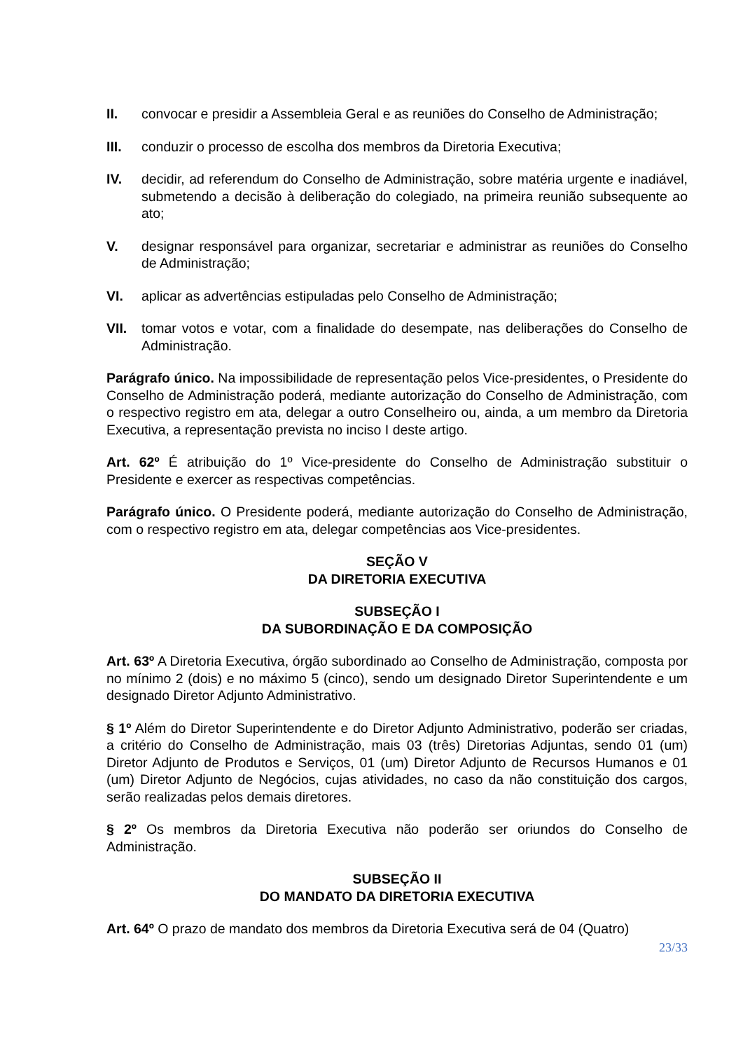II. convocar e presidir a Assembleia Geral e as reuniões do Conselho de Administração;
III. conduzir o processo de escolha dos membros da Diretoria Executiva;
IV. decidir, ad referendum do Conselho de Administração, sobre matéria urgente e inadiável, submetendo a decisão à deliberação do colegiado, na primeira reunião subsequente ao ato;
V. designar responsável para organizar, secretariar e administrar as reuniões do Conselho de Administração;
VI. aplicar as advertências estipuladas pelo Conselho de Administração;
VII. tomar votos e votar, com a finalidade do desempate, nas deliberações do Conselho de Administração.
Parágrafo único. Na impossibilidade de representação pelos Vice-presidentes, o Presidente do Conselho de Administração poderá, mediante autorização do Conselho de Administração, com o respectivo registro em ata, delegar a outro Conselheiro ou, ainda, a um membro da Diretoria Executiva, a representação prevista no inciso I deste artigo.
Art. 62º É atribuição do 1º Vice-presidente do Conselho de Administração substituir o Presidente e exercer as respectivas competências.
Parágrafo único. O Presidente poderá, mediante autorização do Conselho de Administração, com o respectivo registro em ata, delegar competências aos Vice-presidentes.
SEÇÃO V
DA DIRETORIA EXECUTIVA
SUBSEÇÃO I
DA SUBORDINAÇÃO E DA COMPOSIÇÃO
Art. 63º A Diretoria Executiva, órgão subordinado ao Conselho de Administração, composta por no mínimo 2 (dois) e no máximo 5 (cinco), sendo um designado Diretor Superintendente e um designado Diretor Adjunto Administrativo.
§ 1º Além do Diretor Superintendente e do Diretor Adjunto Administrativo, poderão ser criadas, a critério do Conselho de Administração, mais 03 (três) Diretorias Adjuntas, sendo 01 (um) Diretor Adjunto de Produtos e Serviços, 01 (um) Diretor Adjunto de Recursos Humanos e 01 (um) Diretor Adjunto de Negócios, cujas atividades, no caso da não constituição dos cargos, serão realizadas pelos demais diretores.
§ 2º Os membros da Diretoria Executiva não poderão ser oriundos do Conselho de Administração.
SUBSEÇÃO II
DO MANDATO DA DIRETORIA EXECUTIVA
Art. 64º O prazo de mandato dos membros da Diretoria Executiva será de 04 (Quatro)
23/33